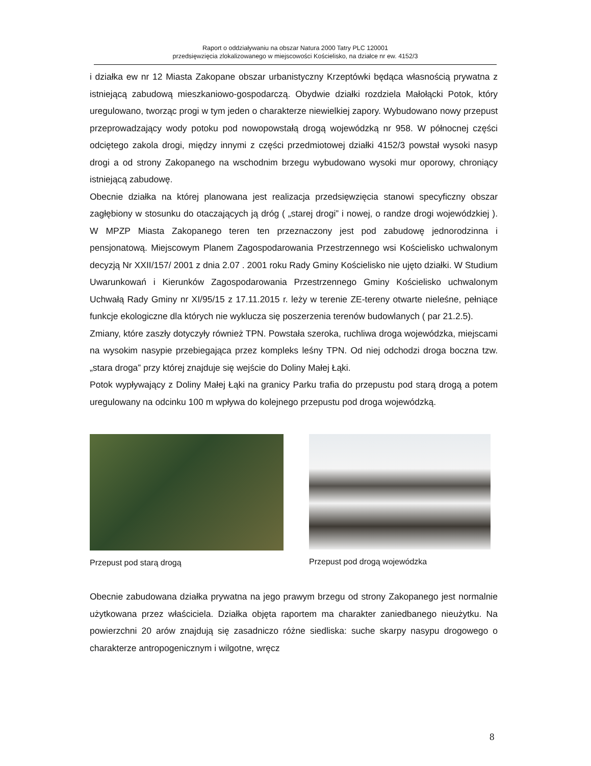Raport o oddziaływaniu na obszar Natura 2000 Tatry PLC 120001
przedsięwzięcia zlokalizowanego w miejscowości Kościelisko, na działce nr ew. 4152/3
i działka ew nr 12 Miasta Zakopane obszar urbanistyczny Krzeptówki będąca własnością prywatna z istniejącą zabudową mieszkaniowo-gospodarczą. Obydwie działki rozdziela Małołącki Potok, który uregulowano, tworząc progi w tym jeden o charakterze niewielkiej zapory. Wybudowano nowy przepust przeprowadzający wody potoku pod nowopowstałą drogą wojewódzką nr 958. W północnej części odciętego zakola drogi, między innymi z części przedmiotowej działki 4152/3 powstał wysoki nasyp drogi a od strony Zakopanego na wschodnim brzegu wybudowano wysoki mur oporowy, chroniący istniejącą zabudowę.
Obecnie działka na której planowana jest realizacja przedsięwzięcia stanowi specyficzny obszar zagłębiony w stosunku do otaczających ją dróg ( „starej drogi” i nowej, o randze drogi wojewódzkiej ). W MPZP Miasta Zakopanego teren ten przeznaczony jest pod zabudowę jednorodzinna i pensjonatową. Miejscowym Planem Zagospodarowania Przestrzennego wsi Kościelisko uchwalonym decyzją Nr XXII/157/ 2001 z dnia 2.07 . 2001 roku Rady Gminy Kościelisko nie ujęto działki. W Studium Uwarunkowań i Kierunków Zagospodarowania Przestrzennego Gminy Kościelisko uchwalonym Uchwałą Rady Gminy nr XI/95/15 z 17.11.2015 r. leży w terenie ZE-tereny otwarte nieleśne, pełniące funkcje ekologiczne dla których nie wyklucza się poszerzenia terenów budowlanych ( par 21.2.5).
Zmiany, które zaszły dotyczyły również TPN. Powstała szeroka, ruchliwa droga wojewódzka, miejscami na wysokim nasypie przebiegająca przez kompleks leśny TPN. Od niej odchodzi droga boczna tzw. „stara droga” przy której znajduje się wejście do Doliny Małej Łąki.
Potok wypływający z Doliny Małej Łąki na granicy Parku trafia do przepustu pod starą drogą a potem uregulowany na odcinku 100 m wpływa do kolejnego przepustu pod droga wojewódzką.
Przepust pod starą drogą Przepust pod drogą wojewódzka
Obecnie zabudowana działka prywatna na jego prawym brzegu od strony Zakopanego jest normalnie użytkowana przez właściciela. Działka objęta raportem ma charakter zaniedbanego nieużytku. Na powierzchni 20 arów znajdują się zasadniczo różne siedliska: suche skarpy nasypu drogowego o charakterze antropogenicznym i wilgotne, wręcz
8